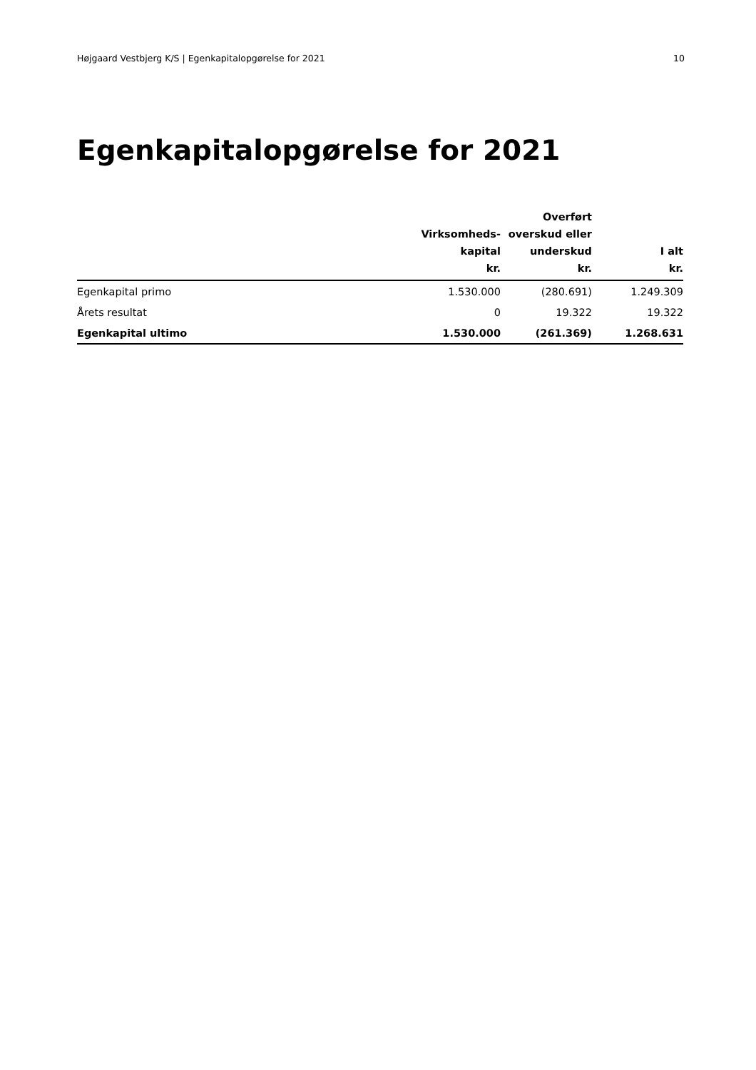Højgaard Vestbjerg K/S | Egenkapitalopgørelse for 2021 10
Egenkapitalopgørelse for 2021
| | Virksomheds- kapital kr. | Overført overskud eller underskud kr. | I alt kr. |
| --- | --- | --- | --- |
| Egenkapital primo | 1.530.000 | (280.691) | 1.249.309 |
| Årets resultat | 0 | 19.322 | 19.322 |
| Egenkapital ultimo | 1.530.000 | (261.369) | 1.268.631 |